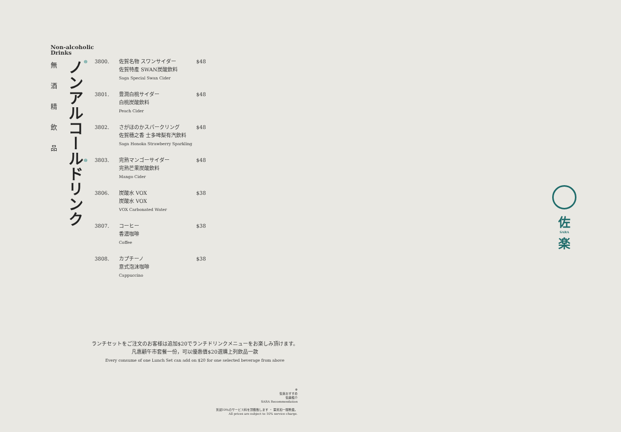Non-alcoholic
Drinks
無酒精飲品
ノンアルコールドリンク
| ⊛ | 3800. | 佐賀名物 スワンサイダー 佐賀特產 SWAN炭酸飲料 Saga Special Swan Cider | $48 |
| | 3801. | 豊潤白桃サイダー 白桃炭酸飲料 Peach Cider | $48 |
| | 3802. | さがほのかスパークリング 佐賀穗之香 士多啤梨有汽飲料 Saga Honoka Strawberry Sparkling | $48 |
| ⊛ | 3803. | 完熟マンゴーサイダー 完熟芒果炭酸飲料 Mango Cider | $48 |
| | 3806. | 炭酸水 VOX 炭酸水 VOX VOX Carbonated Water | $38 |
| | 3807. | コーヒー 香濃咖啡 Coffee | $38 |
| | 3808. | カプチーノ 意式泡沫咖啡 Cappuccino | $38 |
ランチセットをご注文のお客様は追加$20でランチドリンクメニューをお楽しみ頂けます。
凡惠顧午市套餐一份，可以優惠價$20選購上列飲品一款
Every consume of one Lunch Set can add on $20 for one selected beverage from above
⊛
佐楽おすすめ
佐樂推介
SARA Recommendation
別途10％のサービス料を頂戴致します ・ 需另加一服務費。
All prices are subject to 10% service charge.
佐
SARA
楽